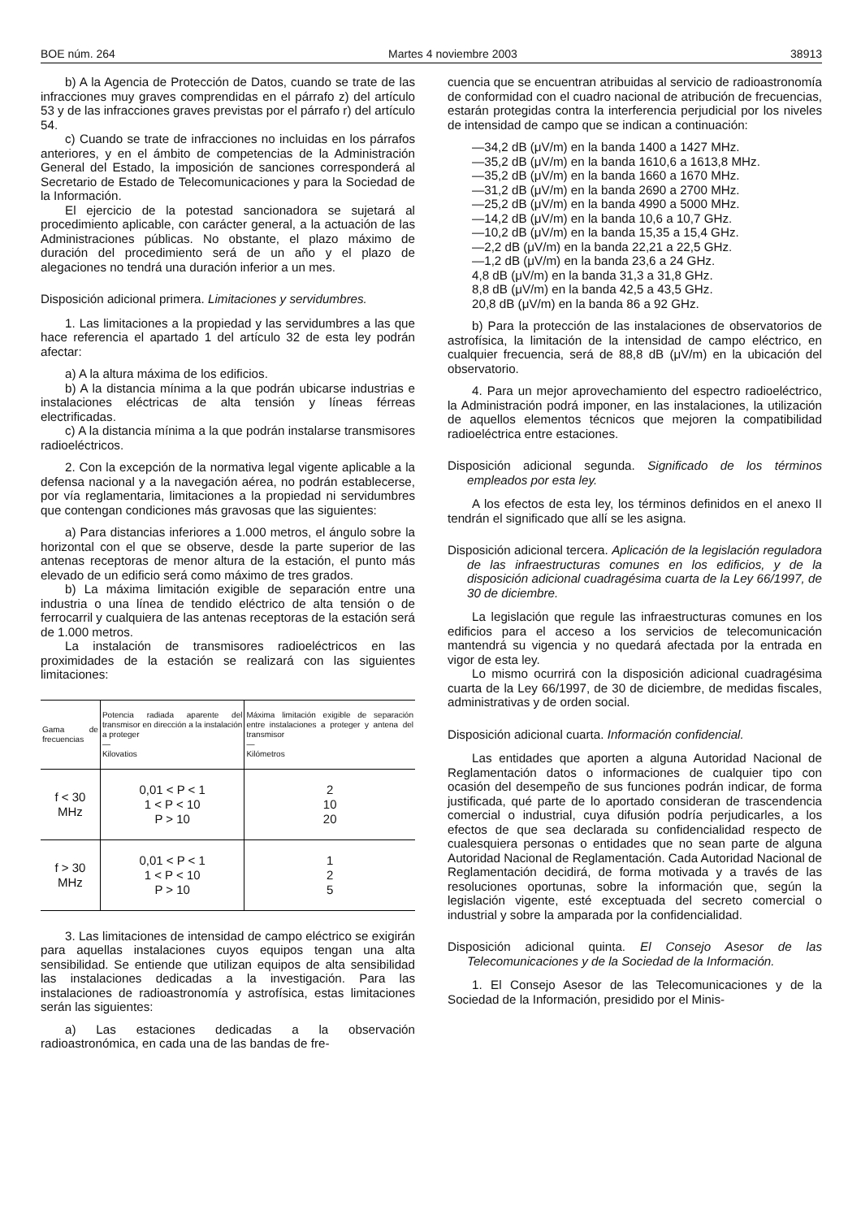BOE núm. 264 Martes 4 noviembre 2003 38913
b) A la Agencia de Protección de Datos, cuando se trate de las infracciones muy graves comprendidas en el párrafo z) del artículo 53 y de las infracciones graves previstas por el párrafo r) del artículo 54.
c) Cuando se trate de infracciones no incluidas en los párrafos anteriores, y en el ámbito de competencias de la Administración General del Estado, la imposición de sanciones corresponderá al Secretario de Estado de Telecomunicaciones y para la Sociedad de la Información.
El ejercicio de la potestad sancionadora se sujetará al procedimiento aplicable, con carácter general, a la actuación de las Administraciones públicas. No obstante, el plazo máximo de duración del procedimiento será de un año y el plazo de alegaciones no tendrá una duración inferior a un mes.
Disposición adicional primera. Limitaciones y servidumbres.
1. Las limitaciones a la propiedad y las servidumbres a las que hace referencia el apartado 1 del artículo 32 de esta ley podrán afectar:
a) A la altura máxima de los edificios.
b) A la distancia mínima a la que podrán ubicarse industrias e instalaciones eléctricas de alta tensión y líneas férreas electrificadas.
c) A la distancia mínima a la que podrán instalarse transmisores radioeléctricos.
2. Con la excepción de la normativa legal vigente aplicable a la defensa nacional y a la navegación aérea, no podrán establecerse, por vía reglamentaria, limitaciones a la propiedad ni servidumbres que contengan condiciones más gravosas que las siguientes:
a) Para distancias inferiores a 1.000 metros, el ángulo sobre la horizontal con el que se observe, desde la parte superior de las antenas receptoras de menor altura de la estación, el punto más elevado de un edificio será como máximo de tres grados.
b) La máxima limitación exigible de separación entre una industria o una línea de tendido eléctrico de alta tensión o de ferrocarril y cualquiera de las antenas receptoras de la estación será de 1.000 metros.
La instalación de transmisores radioeléctricos en las proximidades de la estación se realizará con las siguientes limitaciones:
| Gama de frecuencias | Potencia radiada aparente del transmisor en dirección a la instalación a proteger — Kilovatios | Máxima limitación exigible de separación entre instalaciones a proteger y antena del transmisor — Kilómetros |
| --- | --- | --- |
| f < 30 MHz | 0,01 < P < 1 1 < P < 10 P > 10 | 2 10 20 |
| f > 30 MHz | 0,01 < P < 1 1 < P < 10 P > 10 | 1 2 5 |
3. Las limitaciones de intensidad de campo eléctrico se exigirán para aquellas instalaciones cuyos equipos tengan una alta sensibilidad. Se entiende que utilizan equipos de alta sensibilidad las instalaciones dedicadas a la investigación. Para las instalaciones de radioastronomía y astrofísica, estas limitaciones serán las siguientes:
a) Las estaciones dedicadas a la observación radioastronómica, en cada una de las bandas de fre-
cuencia que se encuentran atribuidas al servicio de radioastronomía de conformidad con el cuadro nacional de atribución de frecuencias, estarán protegidas contra la interferencia perjudicial por los niveles de intensidad de campo que se indican a continuación:
—34,2 dB (μV/m) en la banda 1400 a 1427 MHz.
—35,2 dB (μV/m) en la banda 1610,6 a 1613,8 MHz.
—35,2 dB (μV/m) en la banda 1660 a 1670 MHz.
—31,2 dB (μV/m) en la banda 2690 a 2700 MHz.
—25,2 dB (μV/m) en la banda 4990 a 5000 MHz.
—14,2 dB (μV/m) en la banda 10,6 a 10,7 GHz.
—10,2 dB (μV/m) en la banda 15,35 a 15,4 GHz.
—2,2 dB (μV/m) en la banda 22,21 a 22,5 GHz.
—1,2 dB (μV/m) en la banda 23,6 a 24 GHz.
4,8 dB (μV/m) en la banda 31,3 a 31,8 GHz.
8,8 dB (μV/m) en la banda 42,5 a 43,5 GHz.
20,8 dB (μV/m) en la banda 86 a 92 GHz.
b) Para la protección de las instalaciones de observatorios de astrofísica, la limitación de la intensidad de campo eléctrico, en cualquier frecuencia, será de 88,8 dB (μV/m) en la ubicación del observatorio.
4. Para un mejor aprovechamiento del espectro radioeléctrico, la Administración podrá imponer, en las instalaciones, la utilización de aquellos elementos técnicos que mejoren la compatibilidad radioeléctrica entre estaciones.
Disposición adicional segunda. Significado de los términos empleados por esta ley.
A los efectos de esta ley, los términos definidos en el anexo II tendrán el significado que allí se les asigna.
Disposición adicional tercera. Aplicación de la legislación reguladora de las infraestructuras comunes en los edificios, y de la disposición adicional cuadragésima cuarta de la Ley 66/1997, de 30 de diciembre.
La legislación que regule las infraestructuras comunes en los edificios para el acceso a los servicios de telecomunicación mantendrá su vigencia y no quedará afectada por la entrada en vigor de esta ley.
Lo mismo ocurrirá con la disposición adicional cuadragésima cuarta de la Ley 66/1997, de 30 de diciembre, de medidas fiscales, administrativas y de orden social.
Disposición adicional cuarta. Información confidencial.
Las entidades que aporten a alguna Autoridad Nacional de Reglamentación datos o informaciones de cualquier tipo con ocasión del desempeño de sus funciones podrán indicar, de forma justificada, qué parte de lo aportado consideran de trascendencia comercial o industrial, cuya difusión podría perjudicarles, a los efectos de que sea declarada su confidencialidad respecto de cualesquiera personas o entidades que no sean parte de alguna Autoridad Nacional de Reglamentación. Cada Autoridad Nacional de Reglamentación decidirá, de forma motivada y a través de las resoluciones oportunas, sobre la información que, según la legislación vigente, esté exceptuada del secreto comercial o industrial y sobre la amparada por la confidencialidad.
Disposición adicional quinta. El Consejo Asesor de las Telecomunicaciones y de la Sociedad de la Información.
1. El Consejo Asesor de las Telecomunicaciones y de la Sociedad de la Información, presidido por el Minis-